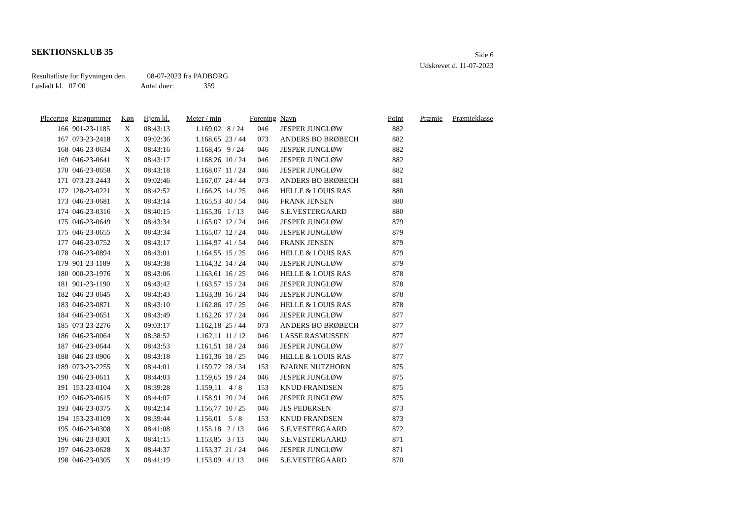SEKTIONSKLUB 35
Side 6
Udskrevet d. 11-07-2023
Resultatliste for flyvningen den 08-07-2023 fra PADBORG
Løsladt kl. 07:00 Antal duer: 359
| Placering | Ringnummer | Køn | Hjem kl. | Meter / min | | Forening | Navn | Point | Præmie | Præmieklasse |
| --- | --- | --- | --- | --- | --- | --- | --- | --- | --- | --- |
| 166 | 901-23-1185 | X | 08:43:13 | 1.169,02 | 8 / 24 | 046 | JESPER JUNGLØW | 882 | | |
| 167 | 073-23-2418 | X | 09:02:36 | 1.168,65 | 23 / 44 | 073 | ANDERS BO BRØBECH | 882 | | |
| 168 | 046-23-0634 | X | 08:43:16 | 1.168,45 | 9 / 24 | 046 | JESPER JUNGLØW | 882 | | |
| 169 | 046-23-0641 | X | 08:43:17 | 1.168,26 | 10 / 24 | 046 | JESPER JUNGLØW | 882 | | |
| 170 | 046-23-0658 | X | 08:43:18 | 1.168,07 | 11 / 24 | 046 | JESPER JUNGLØW | 882 | | |
| 171 | 073-23-2443 | X | 09:02:46 | 1.167,07 | 24 / 44 | 073 | ANDERS BO BRØBECH | 881 | | |
| 172 | 128-23-0221 | X | 08:42:52 | 1.166,25 | 14 / 25 | 046 | HELLE & LOUIS RAS | 880 | | |
| 173 | 046-23-0681 | X | 08:43:14 | 1.165,53 | 40 / 54 | 046 | FRANK JENSEN | 880 | | |
| 174 | 046-23-0316 | X | 08:40:15 | 1.165,36 | 1 / 13 | 046 | S.E.VESTERGAARD | 880 | | |
| 175 | 046-23-0649 | X | 08:43:34 | 1.165,07 | 12 / 24 | 046 | JESPER JUNGLØW | 879 | | |
| 175 | 046-23-0655 | X | 08:43:34 | 1.165,07 | 12 / 24 | 046 | JESPER JUNGLØW | 879 | | |
| 177 | 046-23-0752 | X | 08:43:17 | 1.164,97 | 41 / 54 | 046 | FRANK JENSEN | 879 | | |
| 178 | 046-23-0894 | X | 08:43:01 | 1.164,55 | 15 / 25 | 046 | HELLE & LOUIS RAS | 879 | | |
| 179 | 901-23-1189 | X | 08:43:38 | 1.164,32 | 14 / 24 | 046 | JESPER JUNGLØW | 879 | | |
| 180 | 000-23-1976 | X | 08:43:06 | 1.163,61 | 16 / 25 | 046 | HELLE & LOUIS RAS | 878 | | |
| 181 | 901-23-1190 | X | 08:43:42 | 1.163,57 | 15 / 24 | 046 | JESPER JUNGLØW | 878 | | |
| 182 | 046-23-0645 | X | 08:43:43 | 1.163,38 | 16 / 24 | 046 | JESPER JUNGLØW | 878 | | |
| 183 | 046-23-0871 | X | 08:43:10 | 1.162,86 | 17 / 25 | 046 | HELLE & LOUIS RAS | 878 | | |
| 184 | 046-23-0651 | X | 08:43:49 | 1.162,26 | 17 / 24 | 046 | JESPER JUNGLØW | 877 | | |
| 185 | 073-23-2276 | X | 09:03:17 | 1.162,18 | 25 / 44 | 073 | ANDERS BO BRØBECH | 877 | | |
| 186 | 046-23-0064 | X | 08:38:52 | 1.162,11 | 11 / 12 | 046 | LASSE RASMUSSEN | 877 | | |
| 187 | 046-23-0644 | X | 08:43:53 | 1.161,51 | 18 / 24 | 046 | JESPER JUNGLØW | 877 | | |
| 188 | 046-23-0906 | X | 08:43:18 | 1.161,36 | 18 / 25 | 046 | HELLE & LOUIS RAS | 877 | | |
| 189 | 073-23-2255 | X | 08:44:01 | 1.159,72 | 28 / 34 | 153 | BJARNE NUTZHORN | 875 | | |
| 190 | 046-23-0611 | X | 08:44:03 | 1.159,65 | 19 / 24 | 046 | JESPER JUNGLØW | 875 | | |
| 191 | 153-23-0104 | X | 08:39:28 | 1.159,11 | 4 / 8 | 153 | KNUD FRANDSEN | 875 | | |
| 192 | 046-23-0615 | X | 08:44:07 | 1.158,91 | 20 / 24 | 046 | JESPER JUNGLØW | 875 | | |
| 193 | 046-23-0375 | X | 08:42:14 | 1.156,77 | 10 / 25 | 046 | JES PEDERSEN | 873 | | |
| 194 | 153-23-0109 | X | 08:39:44 | 1.156,01 | 5 / 8 | 153 | KNUD FRANDSEN | 873 | | |
| 195 | 046-23-0308 | X | 08:41:08 | 1.155,18 | 2 / 13 | 046 | S.E.VESTERGAARD | 872 | | |
| 196 | 046-23-0301 | X | 08:41:15 | 1.153,85 | 3 / 13 | 046 | S.E.VESTERGAARD | 871 | | |
| 197 | 046-23-0628 | X | 08:44:37 | 1.153,37 | 21 / 24 | 046 | JESPER JUNGLØW | 871 | | |
| 198 | 046-23-0305 | X | 08:41:19 | 1.153,09 | 4 / 13 | 046 | S.E.VESTERGAARD | 870 | | |